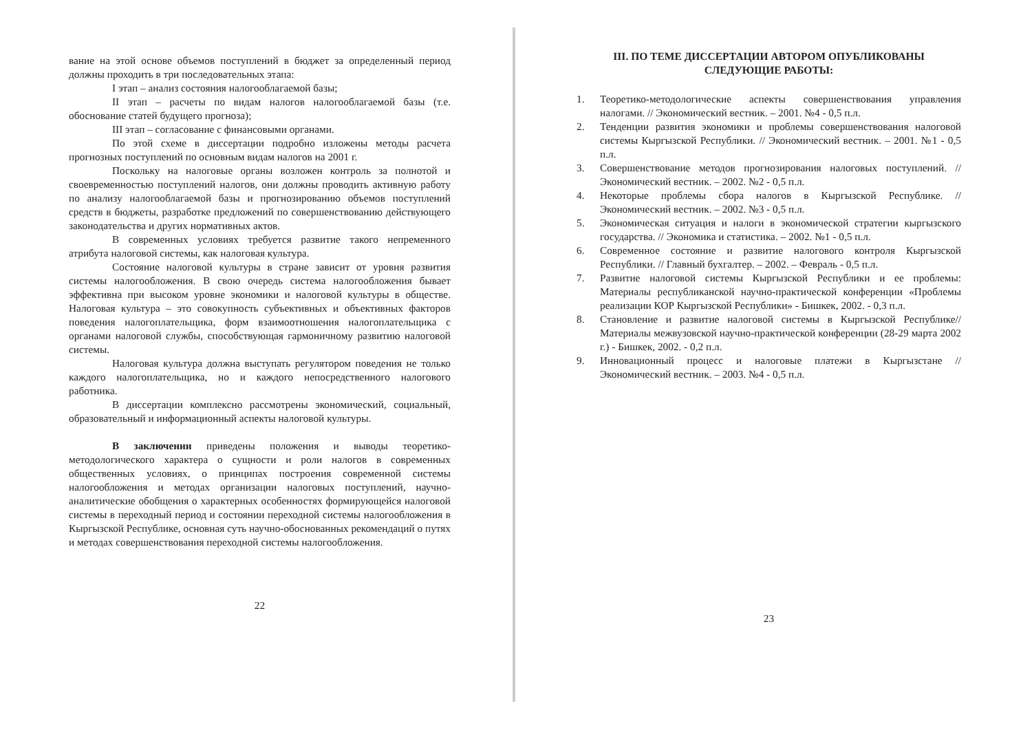вание на этой основе объемов поступлений в бюджет за определенный период должны проходить в три последовательных этапа:
I этап – анализ состояния налогооблагаемой базы;
II этап – расчеты по видам налогов налогооблагаемой базы (т.е. обоснование статей будущего прогноза);
III этап – согласование с финансовыми органами.
По этой схеме в диссертации подробно изложены методы расчета прогнозных поступлений по основным видам налогов на 2001 г.
Поскольку на налоговые органы возложен контроль за полнотой и своевременностью поступлений налогов, они должны проводить активную работу по анализу налогооблагаемой базы и прогнозированию объемов поступлений средств в бюджеты, разработке предложений по совершенствованию действующего законодательства и других нормативных актов.
В современных условиях требуется развитие такого непременного атрибута налоговой системы, как налоговая культура.
Состояние налоговой культуры в стране зависит от уровня развития системы налогообложения. В свою очередь система налогообложения бывает эффективна при высоком уровне экономики и налоговой культуры в обществе. Налоговая культура – это совокупность субъективных и объективных факторов поведения налогоплательщика, форм взаимоотношения налогоплательщика с органами налоговой службы, способствующая гармоничному развитию налоговой системы.
Налоговая культура должна выступать регулятором поведения не только каждого налогоплательщика, но и каждого непосредственного налогового работника.
В диссертации комплексно рассмотрены экономический, социальный, образовательный и информационный аспекты налоговой культуры.
В заключении приведены положения и выводы теоретико-методологического характера о сущности и роли налогов в современных общественных условиях, о принципах построения современной системы налогообложения и методах организации налоговых поступлений, научно-аналитические обобщения о характерных особенностях формирующейся налоговой системы в переходный период и состоянии переходной системы налогообложения в Кыргызской Республике, основная суть научно-обоснованных рекомендаций о путях и методах совершенствования переходной системы налогообложения.
22
III. ПО ТЕМЕ ДИССЕРТАЦИИ АВТОРОМ ОПУБЛИКОВАНЫ СЛЕДУЮЩИЕ РАБОТЫ:
1. Теоретико-методологические аспекты совершенствования управления налогами. // Экономический вестник. – 2001. №4 - 0,5 п.л.
2. Тенденции развития экономики и проблемы совершенствования налоговой системы Кыргызской Республики. // Экономический вестник. – 2001. №1 - 0,5 п.л.
3. Совершенствование методов прогнозирования налоговых поступлений. // Экономический вестник. – 2002. №2 - 0,5 п.л.
4. Некоторые проблемы сбора налогов в Кыргызской Республике. // Экономический вестник. – 2002. №3 - 0,5 п.л.
5. Экономическая ситуация и налоги в экономической стратегии кыргызского государства. // Экономика и статистика. – 2002. №1 - 0,5 п.л.
6. Современное состояние и развитие налогового контроля Кыргызской Республики. // Главный бухгалтер. – 2002. – Февраль - 0,5 п.л.
7. Развитие налоговой системы Кыргызской Республики и ее проблемы: Материалы республиканской научно-практической конференции «Проблемы реализации КОР Кыргызской Республики» - Бишкек, 2002. - 0,3 п.л.
8. Становление и развитие налоговой системы в Кыргызской Республике// Материалы межвузовской научно-практической конференции (28-29 марта 2002 г.) - Бишкек, 2002. - 0,2 п.л.
9. Инновационный процесс и налоговые платежи в Кыргызстане // Экономический вестник. – 2003. №4 - 0,5 п.л.
23